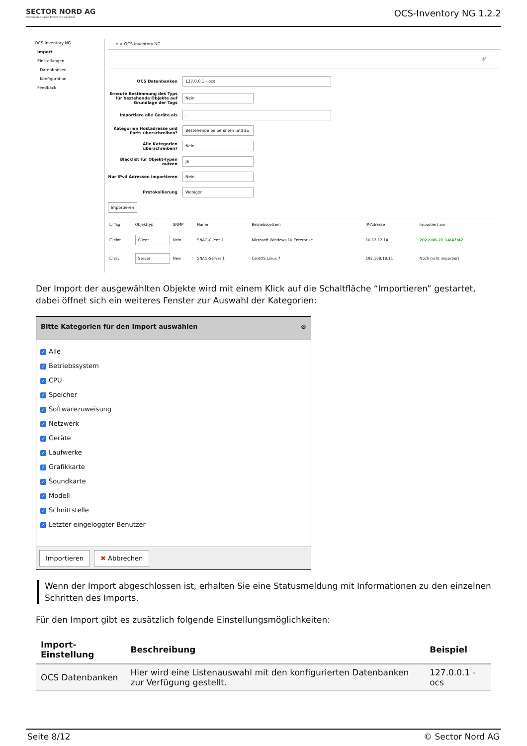SECTOR NORD AG
OpenSource based Enterprise Solutions
OCS-Inventory NG 1.2.2
OCS-Inventory NG
Import
Einstellungen
Datenbanken
Konfiguration
Feedback
⌂ > OCS-Inventory NG
🔗
OCS Datenbanken
127.0.0.1 - ocs
Erneute Bestimmung des Typs für bestehende Objekte auf Grundlage der Tags
Nein
Importiere alle Geräte als
-
Kategorien Hostadresse und Ports überschreiben?
Bestehende beibehalten und au
Alle Kategorien überschreiben?
Nein
Blacklist für Objekt-Typen nutzen
Ja
Nur IPv4 Adressen importieren
Nein
Protokollierung
Weniger
Importieren
| ☐ Tag | Objekttyp | SNMP | Name | Betriebssystem | IP-Adresse | Importiert am |
| --- | --- | --- | --- | --- | --- | --- |
| ☐ clnt | Client | Nein | SNAG-Client 1 | Microsoft Windows 10 Enterprise | 10.12.12.14 | 2022-08-22 14:47:42 |
| ☑ srv | Server | Nein | SNAG-Server 1 | CentOS Linux 7 | 192.168.18.11 | Noch nicht importiert |
Der Import der ausgewählten Objekte wird mit einem Klick auf die Schaltfläche “Importieren” gestartet, dabei öffnet sich ein weiteres Fenster zur Auswahl der Kategorien:
Bitte Kategorien für den Import auswählen ⊗
✓ Alle
✓ Betriebssystem
✓ CPU
✓ Speicher
✓ Softwarezuweisung
✓ Netzwerk
✓ Geräte
✓ Laufwerke
✓ Grafikkarte
✓ Soundkarte
✓ Modell
✓ Schnittstelle
✓ Letzter eingeloggter Benutzer
Importieren ✖ Abbrechen
Wenn der Import abgeschlossen ist, erhalten Sie eine Statusmeldung mit Informationen zu den einzelnen Schritten des Imports.
Für den Import gibt es zusätzlich folgende Einstellungsmöglichkeiten:
| Import-Einstellung | Beschreibung | Beispiel |
| --- | --- | --- |
| OCS Datenbanken | Hier wird eine Listenauswahl mit den konfigurierten Datenbanken zur Verfügung gestellt. | 127.0.0.1 - ocs |
Seite 8/12 © Sector Nord AG